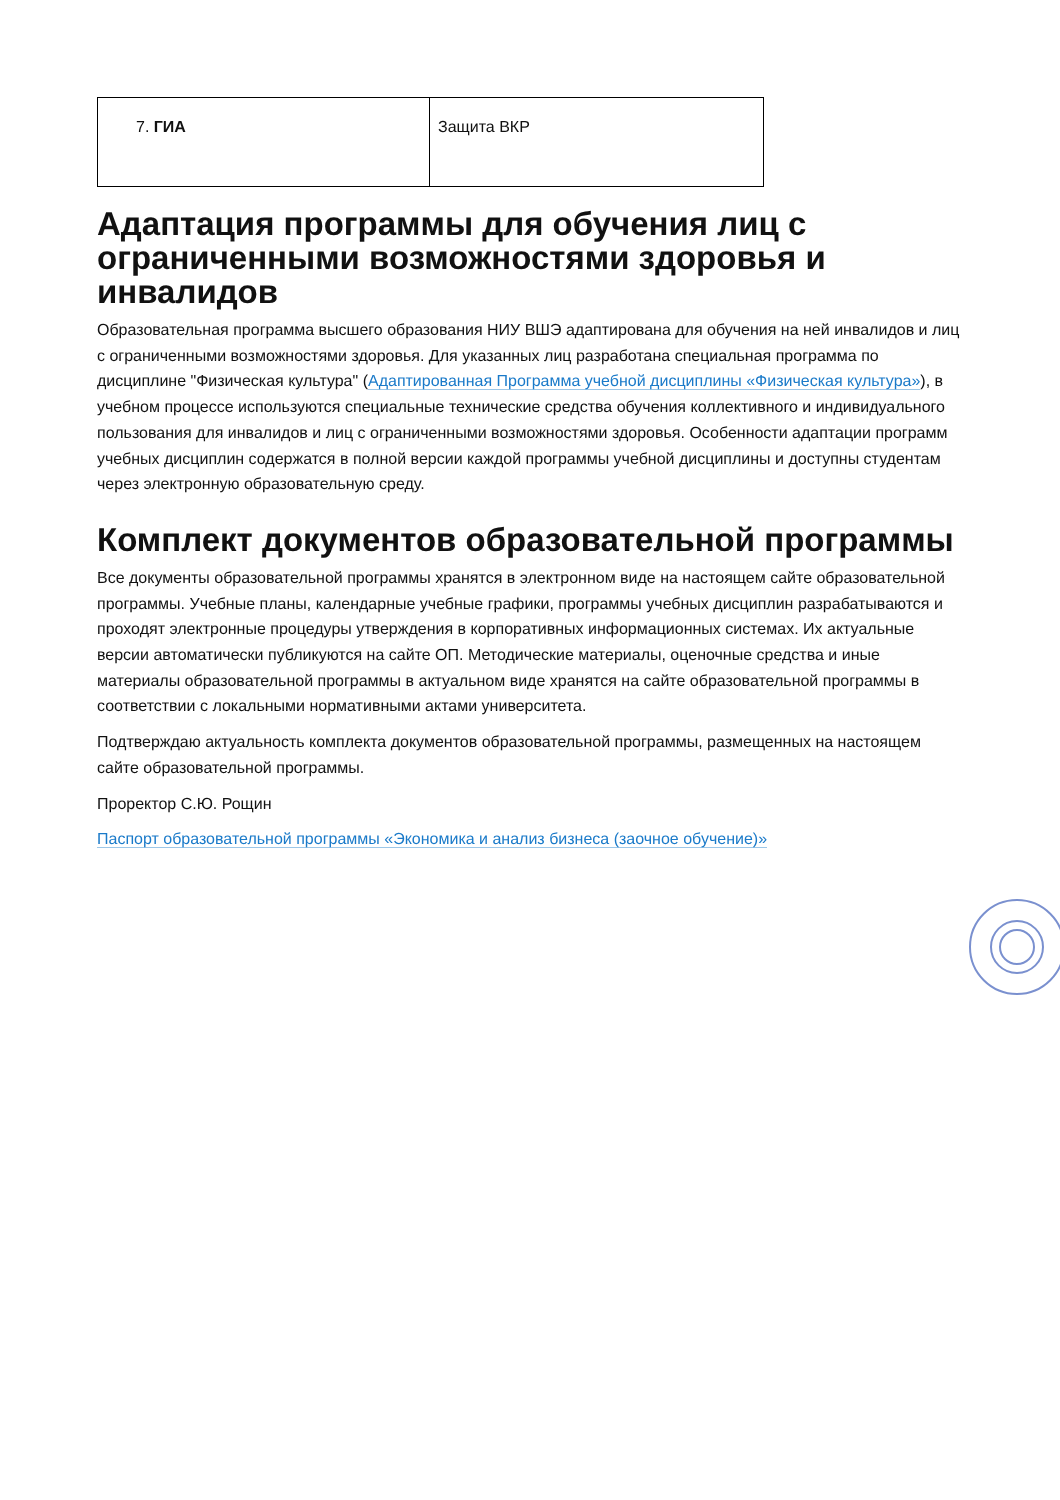| 7. ГИА | Защита ВКР |
Адаптация программы для обучения лиц с ограниченными возможностями здоровья и инвалидов
Образовательная программа высшего образования НИУ ВШЭ адаптирована для обучения на ней инвалидов и лиц с ограниченными возможностями здоровья. Для указанных лиц разработана специальная программа по дисциплине "Физическая культура" (Адаптированная Программа учебной дисциплины «Физическая культура»), в учебном процессе используются специальные технические средства обучения коллективного и индивидуального пользования для инвалидов и лиц с ограниченными возможностями здоровья. Особенности адаптации программ учебных дисциплин содержатся в полной версии каждой программы учебной дисциплины и доступны студентам через электронную образовательную среду.
Комплект документов образовательной программы
Все документы образовательной программы хранятся в электронном виде на настоящем сайте образовательной программы. Учебные планы, календарные учебные графики, программы учебных дисциплин разрабатываются и проходят электронные процедуры утверждения в корпоративных информационных системах. Их актуальные версии автоматически публикуются на сайте ОП. Методические материалы, оценочные средства и иные материалы образовательной программы в актуальном виде хранятся на сайте образовательной программы в соответствии с локальными нормативными актами университета.
Подтверждаю актуальность комплекта документов образовательной программы, размещенных на настоящем сайте образовательной программы.
Проректор С.Ю. Рощин
Паспорт образовательной программы «Экономика и анализ бизнеса (заочное обучение)»